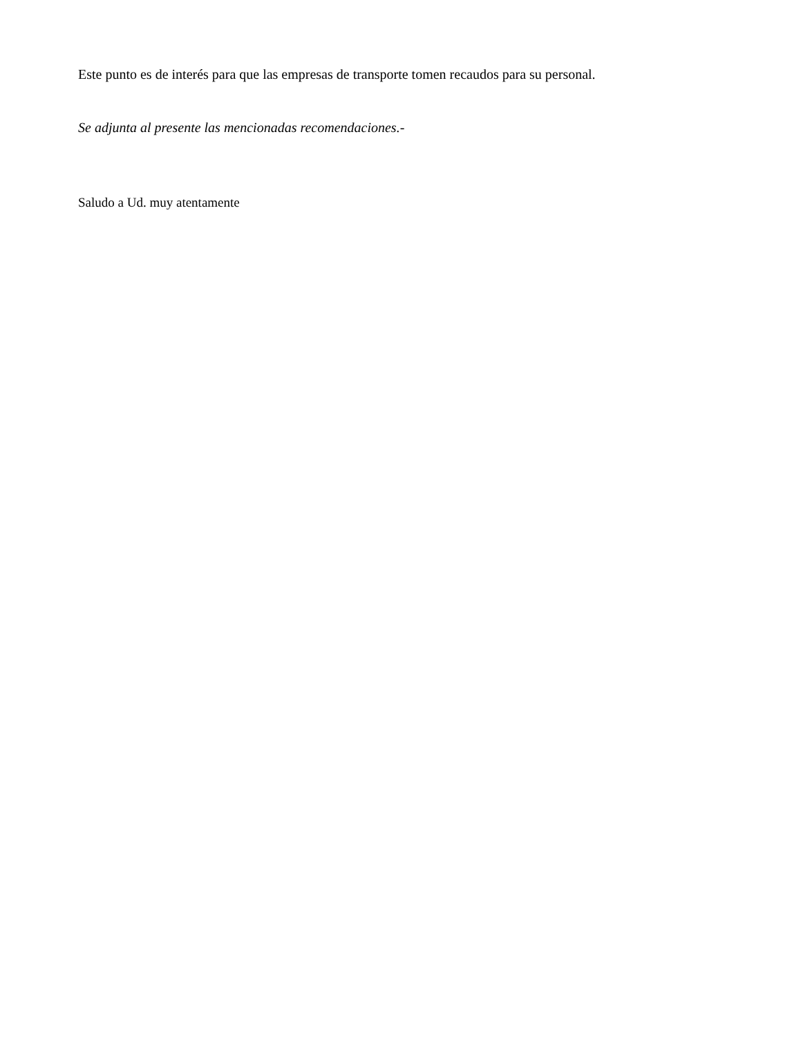Este punto es de interés para que las empresas de transporte tomen recaudos para su personal.
Se adjunta al presente las mencionadas recomendaciones.-
Saludo a Ud. muy atentamente